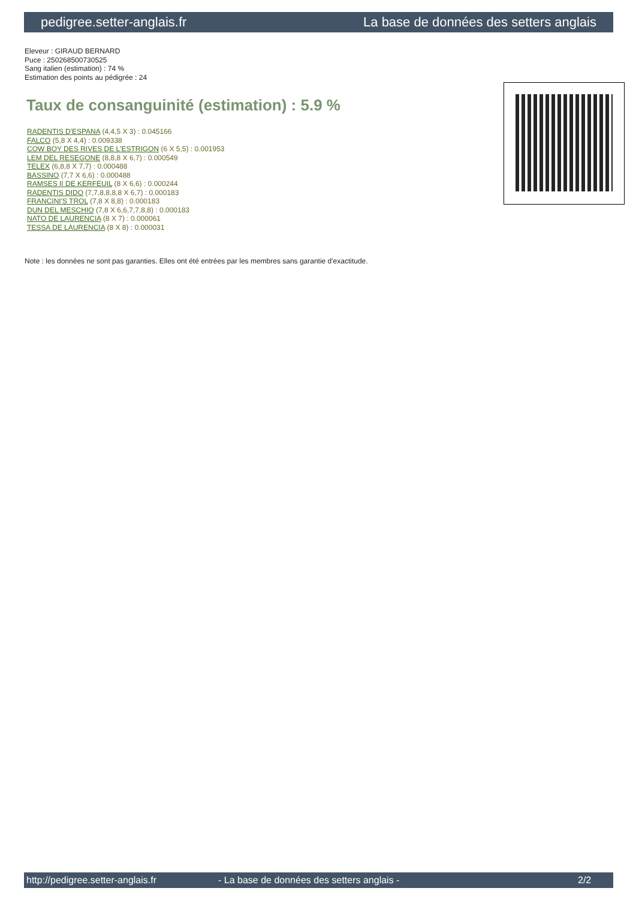pedigree.setter-anglais.fr La base de données des setters anglais
Eleveur : GIRAUD BERNARD
Puce : 250268500730525
Sang italien (estimation) : 74 %
Estimation des points au pédigrée : 24
Taux de consanguinité (estimation) : 5.9 %
RADENTIS D'ESPANA (4,4,5 X 3) : 0.045166
FALCO (5,8 X 4,4) : 0.009338
COW BOY DES RIVES DE L'ESTRIGON (6 X 5,5) : 0.001953
LEM DEL RESEGONE (8,8,8 X 6,7) : 0.000549
TELEX (6,8,8 X 7,7) : 0.000488
BASSINO (7,7 X 6,6) : 0.000488
RAMSES II DE KERFEUIL (8 X 6,6) : 0.000244
RADENTIS DIDO (7,7,8,8,8,8 X 6,7) : 0.000183
FRANCINI'S TROL (7,8 X 8,8) : 0.000183
DUN DEL MESCHIO (7,8 X 6,6,7,7,8,8) : 0.000183
NATO DE LAURENCIA (8 X 7) : 0.000061
TESSA DE LAURENCIA (8 X 8) : 0.000031
Note : les données ne sont pas garanties. Elles ont été entrées par les membres sans garantie d'exactitude.
http://pedigree.setter-anglais.fr - La base de données des setters anglais - 2/2